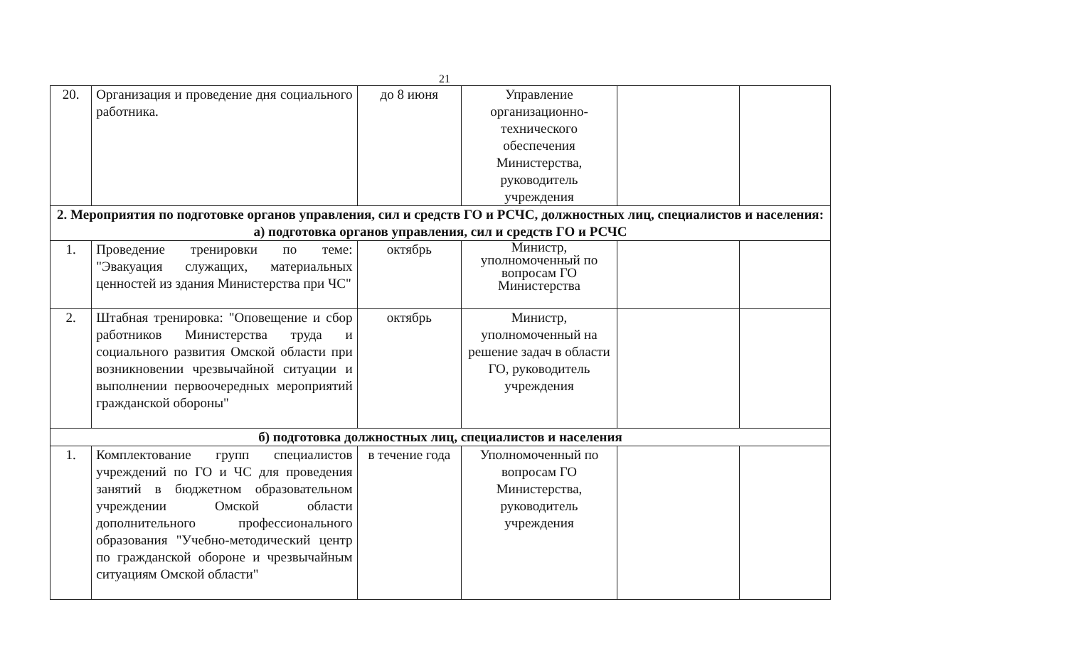21
| 20. | Организация и проведение дня социального работника. | до 8 июня | Управление организационно-технического обеспечения Министерства, руководитель учреждения | | |
| 2. Мероприятия по подготовке органов управления, сил и средств ГО и РСЧС, должностных лиц, специалистов и населения: а) подготовка органов управления, сил и средств ГО и РСЧС | | | | | |
| 1. | Проведение тренировки по теме: "Эвакуация служащих, материальных ценностей из здания Министерства при ЧС" | октябрь | Министр, уполномоченный по вопросам ГО Министерства | | |
| 2. | Штабная тренировка: "Оповещение и сбор работников Министерства труда и социального развития Омской области при возникновении чрезвычайной ситуации и выполнении первоочередных мероприятий гражданской обороны" | октябрь | Министр, уполномоченный на решение задач в области ГО, руководитель учреждения | | |
| б) подготовка должностных лиц, специалистов и населения | | | | | |
| 1. | Комплектование групп специалистов учреждений по ГО и ЧС для проведения занятий в бюджетном образовательном учреждении Омской области дополнительного профессионального образования "Учебно-методический центр по гражданской обороне и чрезвычайным ситуациям Омской области" | в течение года | Уполномоченный по вопросам ГО Министерства, руководитель учреждения | | |